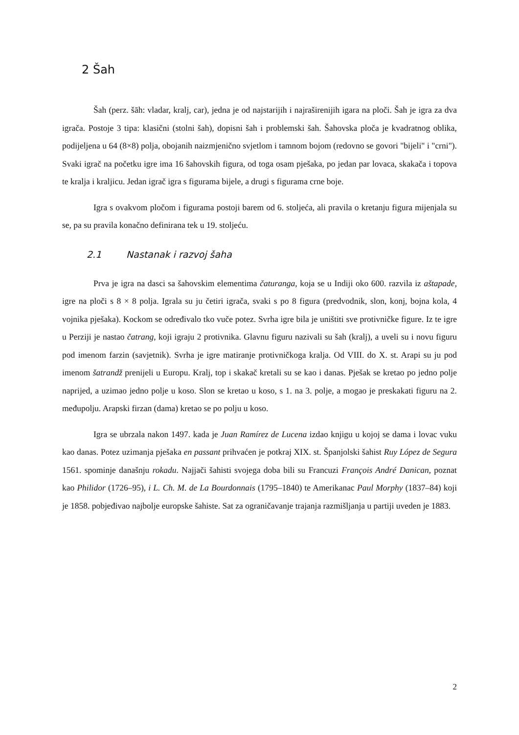2 Šah
Šah (perz. šāh: vladar, kralj, car), jedna je od najstarijih i najraširenijih igara na ploči. Šah je igra za dva igrača. Postoje 3 tipa: klasični (stolni šah), dopisni šah i problemski šah. Šahovska ploča je kvadratnog oblika, podijeljena u 64 (8×8) polja, obojanih naizmjenično svjetlom i tamnom bojom (redovno se govori "bijeli" i "crni"). Svaki igrač na početku igre ima 16 šahovskih figura, od toga osam pješaka, po jedan par lovaca, skakača i topova te kralja i kraljicu. Jedan igrač igra s figurama bijele, a drugi s figurama crne boje.
Igra s ovakvom pločom i figurama postoji barem od 6. stoljeća, ali pravila o kretanju figura mijenjala su se, pa su pravila konačno definirana tek u 19. stoljeću.
2.1 Nastanak i razvoj šaha
Prva je igra na dasci sa šahovskim elementima čaturanga, koja se u Indiji oko 600. razvila iz aštapade, igre na ploči s 8 × 8 polja. Igrala su ju četiri igrača, svaki s po 8 figura (predvodnik, slon, konj, bojna kola, 4 vojnika pješaka). Kockom se određivalo tko vuče potez. Svrha igre bila je uništiti sve protivničke figure. Iz te igre u Perziji je nastao čatrang, koji igraju 2 protivnika. Glavnu figuru nazivali su šah (kralj), a uveli su i novu figuru pod imenom farzin (savjetnik). Svrha je igre matiranje protivničkoga kralja. Od VIII. do X. st. Arapi su ju pod imenom šatrandž prenijeli u Europu. Kralj, top i skakač kretali su se kao i danas. Pješak se kretao po jedno polje naprijed, a uzimao jedno polje u koso. Slon se kretao u koso, s 1. na 3. polje, a mogao je preskakati figuru na 2. međupolju. Arapski firzan (dama) kretao se po polju u koso.
Igra se ubrzala nakon 1497. kada je Juan Ramírez de Lucena izdao knjigu u kojoj se dama i lovac vuku kao danas. Potez uzimanja pješaka en passant prihvaćen je potkraj XIX. st. Španjolski šahist Ruy López de Segura 1561. spominje današnju rokadu. Najjači šahisti svojega doba bili su Francuzi François André Danican, poznat kao Philidor (1726–95), i L. Ch. M. de La Bourdonnais (1795–1840) te Amerikanac Paul Morphy (1837–84) koji je 1858. pobjeđivao najbolje europske šahiste. Sat za ograničavanje trajanja razmišljanja u partiji uveden je 1883.
2